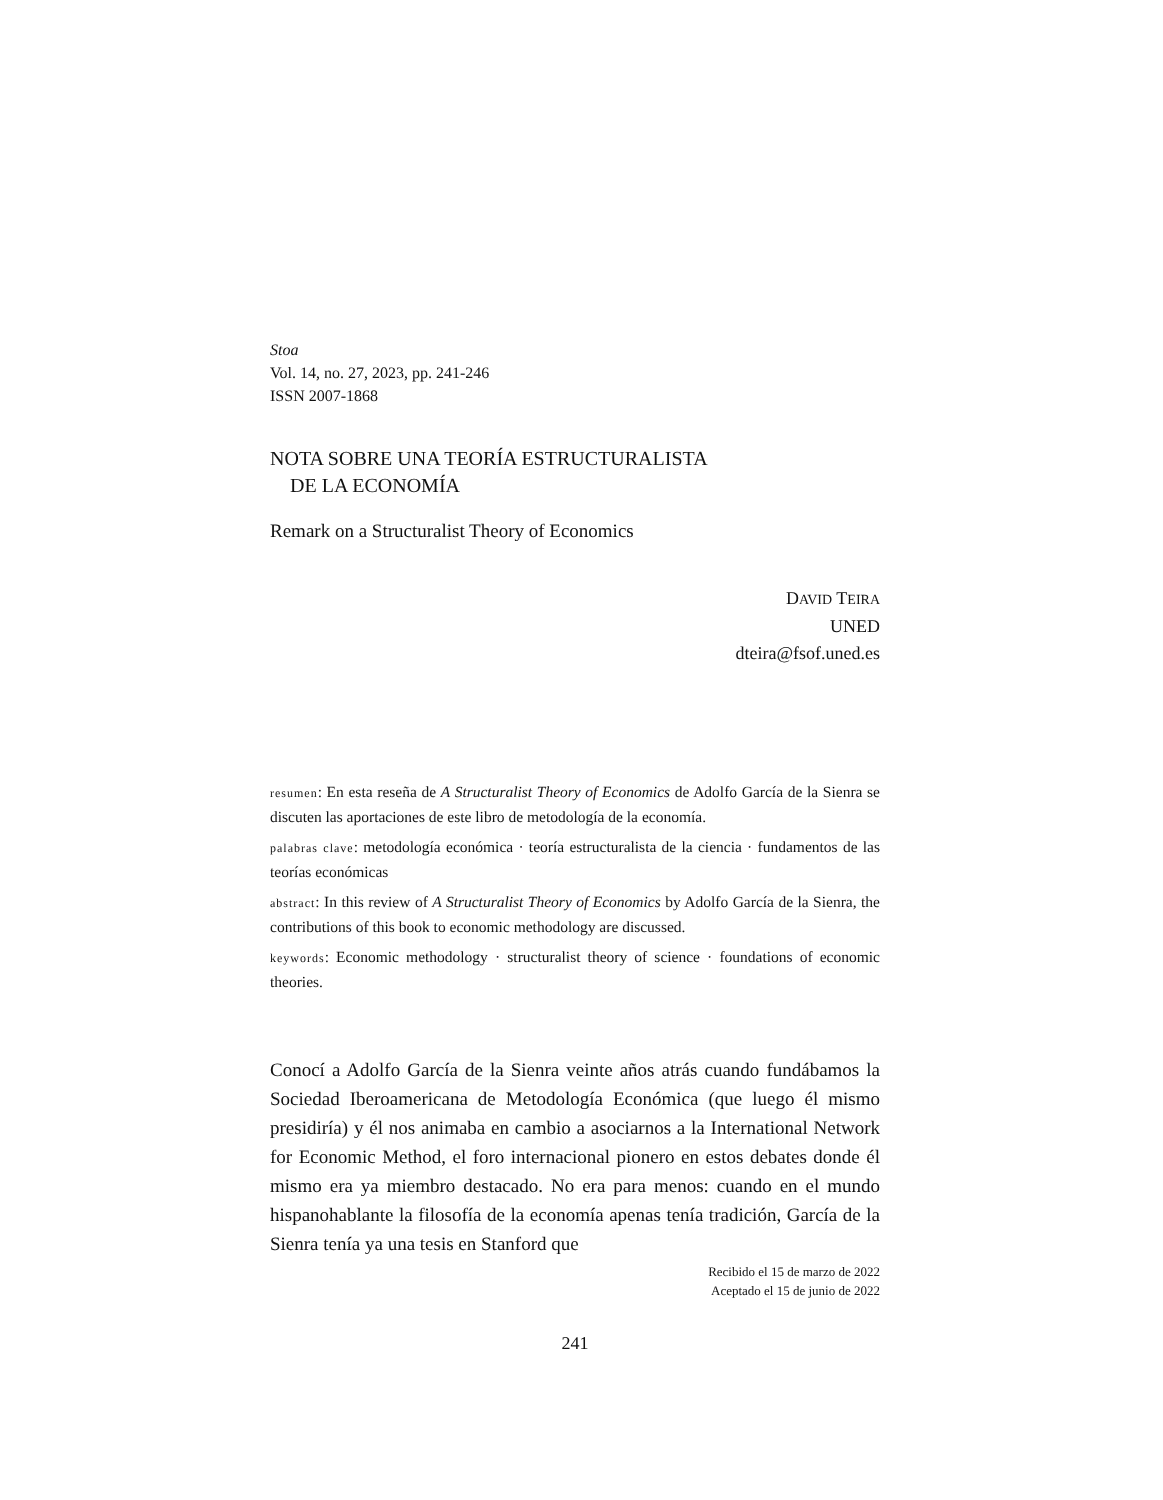Stoa
Vol. 14, no. 27, 2023, pp. 241-246
ISSN 2007-1868
NOTA SOBRE UNA TEORÍA ESTRUCTURALISTA
DE LA ECONOMÍA
Remark on a Structuralist Theory of Economics
DAVID TEIRA
UNED
dteira@fsof.uned.es
resumen: En esta reseña de A Structuralist Theory of Economics de Adolfo García de la Sienra se discuten las aportaciones de este libro de metodología de la economía.
palabras clave: metodología económica · teoría estructuralista de la ciencia · fundamentos de las teorías económicas
abstract: In this review of A Structuralist Theory of Economics by Adolfo García de la Sienra, the contributions of this book to economic methodology are discussed.
keywords: Economic methodology · structuralist theory of science · foundations of economic theories.
Conocí a Adolfo García de la Sienra veinte años atrás cuando fundábamos la Sociedad Iberoamericana de Metodología Económica (que luego él mismo presidiría) y él nos animaba en cambio a asociarnos a la International Network for Economic Method, el foro internacional pionero en estos debates donde él mismo era ya miembro destacado. No era para menos: cuando en el mundo hispanohablante la filosofía de la economía apenas tenía tradición, García de la Sienra tenía ya una tesis en Stanford que
Recibido el 15 de marzo de 2022
Aceptado el 15 de junio de 2022
241